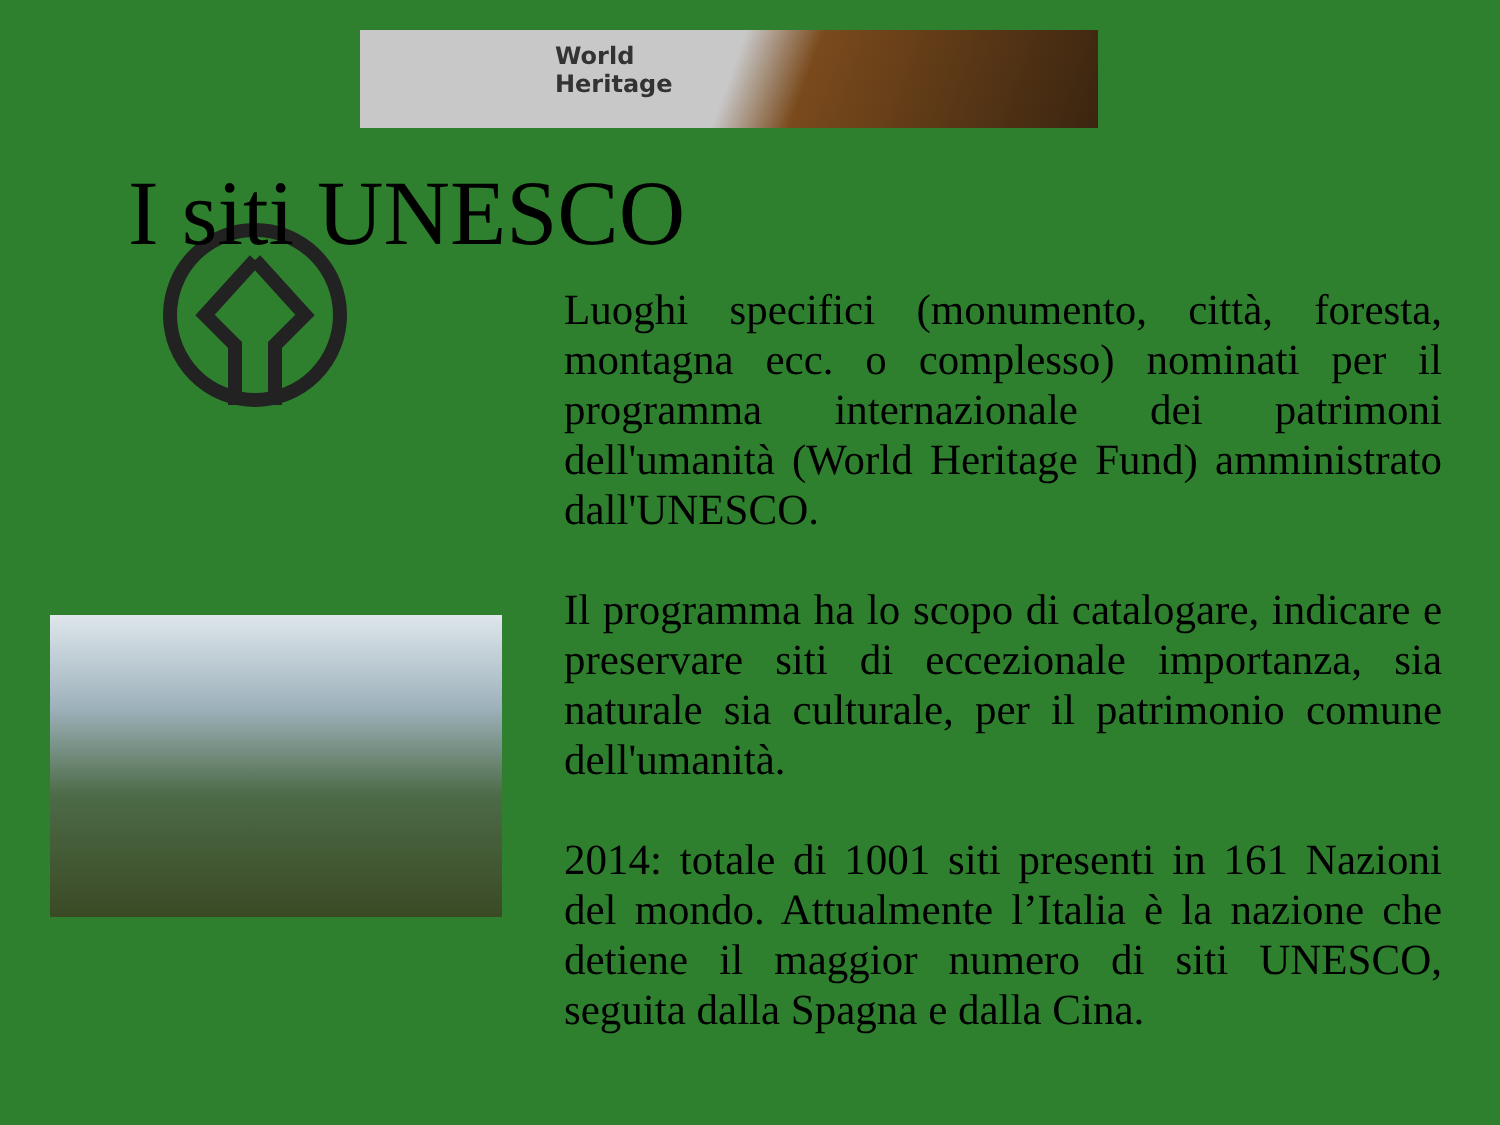World
Heritage
I siti UNESCO
Luoghi specifici (monumento, città, foresta, montagna ecc. o complesso) nominati per il programma internazionale dei patrimoni dell'umanità (World Heritage Fund) amministrato dall'UNESCO.
Il programma ha lo scopo di catalogare, indicare e preservare siti di eccezionale importanza, sia naturale sia culturale, per il patrimonio comune dell'umanità.
2014: totale di 1001 siti presenti in 161 Nazioni del mondo. Attualmente l’Italia è la nazione che detiene il maggior numero di siti UNESCO, seguita dalla Spagna e dalla Cina.